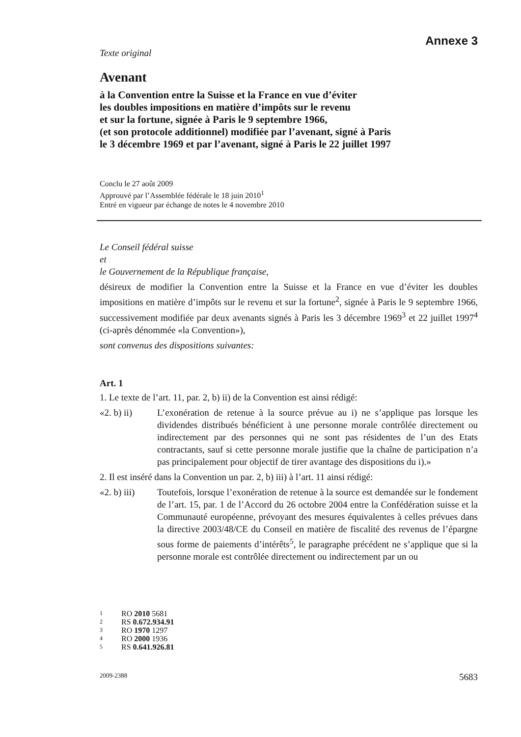Annexe 3
Texte original
Avenant
à la Convention entre la Suisse et la France en vue d’éviter
les doubles impositions en matière d’impôts sur le revenu
et sur la fortune, signée à Paris le 9 septembre 1966,
(et son protocole additionnel) modifiée par l’avenant, signé à Paris
le 3 décembre 1969 et par l’avenant, signé à Paris le 22 juillet 1997
Conclu le 27 août 2009
Approuvé par l’Assemblée fédérale le 18 juin 2010<sup>1</sup>
Entré en vigueur par échange de notes le 4 novembre 2010
Le Conseil fédéral suisse
et
le Gouvernement de la République française,
désireux de modifier la Convention entre la Suisse et la France en vue d’éviter les doubles impositions en matière d’impôts sur le revenu et sur la fortune<sup>2</sup>, signée à Paris le 9 septembre 1966, successivement modifiée par deux avenants signés à Paris les 3 décembre 1969<sup>3</sup> et 22 juillet 1997<sup>4</sup> (ci-après dénommée «la Convention»),
sont convenus des dispositions suivantes:
Art. 1
1. Le texte de l’art. 11, par. 2, b) ii) de la Convention est ainsi rédigé:
«2. b) ii) L’exonération de retenue à la source prévue au i) ne s’applique pas lorsque les dividendes distribués bénéficient à une personne morale contrôlée directement ou indirectement par des personnes qui ne sont pas résidentes de l’un des Etats contractants, sauf si cette personne morale justifie que la chaîne de participation n’a pas principalement pour objectif de tirer avantage des dispositions du i).»
2. Il est inséré dans la Convention un par. 2, b) iii) à l’art. 11 ainsi rédigé:
«2. b) iii)
Toutefois, lorsque l’exonération de retenue à la source est demandée sur le fondement de l’art. 15, par. 1 de l’Accord du 26 octobre 2004 entre la Confédération suisse et la Communauté européenne, prévoyant des mesures équivalentes à celles prévues dans la directive 2003/48/CE du Conseil en matière de fiscalité des revenus de l’épargne sous forme de paiements d’intérêts<sup>5</sup>, le paragraphe précédent ne s’applique que si la personne morale est contrôlée directement ou indirectement par un ou
1 RO 2010 5681
2 RS 0.672.934.91
3 RO 1970 1297
4 RO 2000 1936
5 RS 0.641.926.81
2009-2388 5683